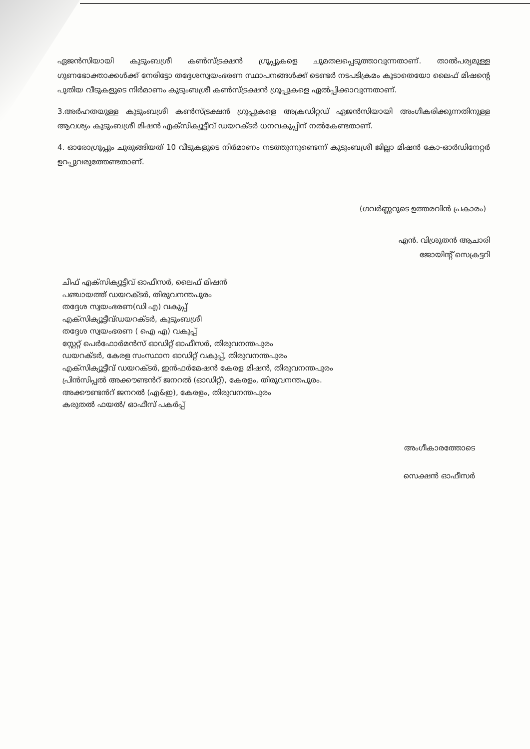ഏജൻസിയായി കുടുംബശ്രീ കൺസ്ട്രക്ഷൻ ഗ്രൂപ്പുകളെ ചുമതലപ്പെടുത്താവുന്നതാണ്. താൽപര്യമുള്ള ഗുണഭോക്താക്കൾക്ക് നേരിട്ടോ തദ്ദേശസ്വയംഭരണ സ്ഥാപനങ്ങൾക്ക് ടെണ്ടർ നടപടിക്രമം കൂടാതെയോ ലൈഫ് മിഷന്റെ പുതിയ വീടുകളുടെ നിർമാണം കുടുംബശ്രീ കൺസ്ട്രക്ഷൻ ഗ്രൂപ്പുകളെ ഏൽപ്പിക്കാവുന്നതാണ്.
3.അർഹതയുള്ള കുടുംബശ്രീ കൺസ്ട്രക്ഷൻ ഗ്രൂപ്പുകളെ അക്രഡിറ്റഡ് ഏജൻസിയായി അംഗീകരിക്കുന്നതിനുള്ള ആവശ്യം കുടുംബശ്രീ മിഷൻ എക്സിക്യൂട്ടീവ് ഡയറക്ടർ ധനവകുപ്പിന് നൽകേണ്ടതാണ്.
4. ഓരോഗ്രൂപ്പും ചുരുങ്ങിയത് 10 വീടുകളുടെ നിർമാണം നടത്തുന്നുണ്ടെന്ന് കുടുംബശ്രീ ജില്ലാ മിഷൻ കോ-ഓർഡിനേറ്റർ ഉറപ്പുവരുത്തേണ്ടതാണ്.
(ഗവർണ്ണറുടെ ഉത്തരവിൻ പ്രകാരം)
എൻ. വിശ്രുതൻ ആചാരി
ജോയിന്റ് സെക്രട്ടറി
ചീഫ് എക്സിക്യൂട്ടീവ് ഓഫീസർ, ലൈഫ് മിഷൻ
പഞ്ചായത്ത് ഡയറക്ടർ, തിരുവനന്തപുരം
തദ്ദേശ സ്വയംഭരണ(ഡി എ) വകുപ്പ്
എക്സിക്യൂട്ടീവ്ഡയറക്ടർ, കുടുംബശ്രീ
തദ്ദേശ സ്വയംഭരണ ( ഐ എ) വകുപ്പ്
സ്റ്റേറ്റ് പെർഫോർമൻസ് ഓഡിറ്റ് ഓഫീസർ, തിരുവനന്തപുരം
ഡയറക്ടർ, കേരള സംസ്ഥാന ഓഡിറ്റ് വകുപ്പ്, തിരുവനന്തപുരം
എക്സിക്യൂട്ടീവ് ഡയറക്ടർ, ഇൻഫർമേഷൻ കേരള മിഷൻ, തിരുവനന്തപുരം
പ്രിൻസിപ്പൽ അക്കൗണ്ടൻറ് ജനറൽ (ഓഡിറ്റ്), കേരളം, തിരുവനന്തപുരം.
അക്കൗണ്ടൻറ് ജനറൽ (എ&ഇ), കേരളം, തിരുവനന്തപുരം
കരുതൽ ഫയൽ/ ഓഫീസ് പകർപ്പ്
അംഗീകാരത്തോടെ
സെക്ഷൻ ഓഫീസർ